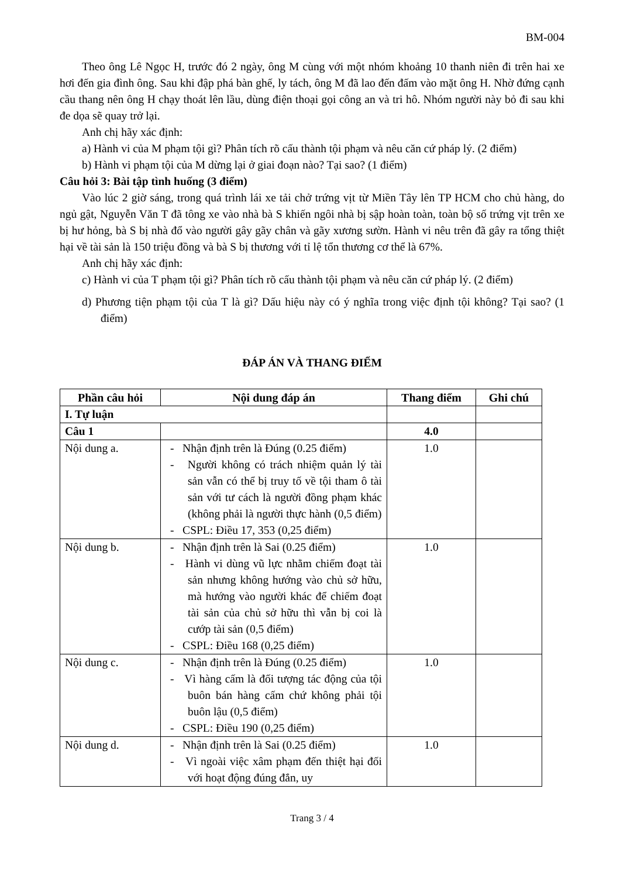BM-004
Theo ông Lê Ngọc H, trước đó 2 ngày, ông M cùng với một nhóm khoảng 10 thanh niên đi trên hai xe hơi đến gia đình ông. Sau khi đập phá bàn ghế, ly tách, ông M đã lao đến đấm vào mặt ông H. Nhờ đứng cạnh cầu thang nên ông H chạy thoát lên lầu, dùng điện thoại gọi công an và tri hô. Nhóm người này bỏ đi sau khi đe dọa sẽ quay trở lại.
Anh chị hãy xác định:
a) Hành vi của M phạm tội gì? Phân tích rõ cấu thành tội phạm và nêu căn cứ pháp lý. (2 điểm)
b) Hành vi phạm tội của M dừng lại ở giai đoạn nào? Tại sao? (1 điểm)
Câu hỏi 3: Bài tập tình huống (3 điểm)
Vào lúc 2 giờ sáng, trong quá trình lái xe tải chở trứng vịt từ Miền Tây lên TP HCM cho chủ hàng, do ngủ gật, Nguyễn Văn T đã tông xe vào nhà bà S khiến ngôi nhà bị sập hoàn toàn, toàn bộ số trứng vịt trên xe bị hư hỏng, bà S bị nhà đổ vào người gây gãy chân và gãy xương sườn. Hành vi nêu trên đã gây ra tổng thiệt hại về tài sản là 150 triệu đồng và bà S bị thương với tỉ lệ tổn thương cơ thể là 67%.
Anh chị hãy xác định:
c) Hành vi của T phạm tội gì? Phân tích rõ cấu thành tội phạm và nêu căn cứ pháp lý. (2 điểm)
d) Phương tiện phạm tội của T là gì? Dấu hiệu này có ý nghĩa trong việc định tội không? Tại sao? (1 điểm)
ĐÁP ÁN VÀ THANG ĐIỂM
| Phần câu hỏi | Nội dung đáp án | Thang điểm | Ghi chú |
| --- | --- | --- | --- |
| I. Tự luận | | | |
| Câu 1 | | 4.0 | |
| Nội dung a. | - Nhận định trên là Đúng (0.25 điểm) - Người không có trách nhiệm quản lý tài sản vẫn có thể bị truy tố về tội tham ô tài sản với tư cách là người đồng phạm khác (không phải là người thực hành (0,5 điểm) - CSPL: Điều 17, 353 (0,25 điểm) | 1.0 | |
| Nội dung b. | - Nhận định trên là Sai (0.25 điểm) - Hành vi dùng vũ lực nhằm chiếm đoạt tài sản nhưng không hướng vào chủ sở hữu, mà hướng vào người khác để chiếm đoạt tài sản của chủ sở hữu thì vẫn bị coi là cướp tài sản (0,5 điểm) - CSPL: Điều 168 (0,25 điểm) | 1.0 | |
| Nội dung c. | - Nhận định trên là Đúng (0.25 điểm) - Vì hàng cấm là đối tượng tác động của tội buôn bán hàng cấm chứ không phải tội buôn lậu (0,5 điểm) - CSPL: Điều 190 (0,25 điểm) | 1.0 | |
| Nội dung d. | - Nhận định trên là Sai (0.25 điểm) - Vì ngoài việc xâm phạm đến thiệt hại đối với hoạt động đúng đắn, uy | 1.0 | |
Trang 3 / 4